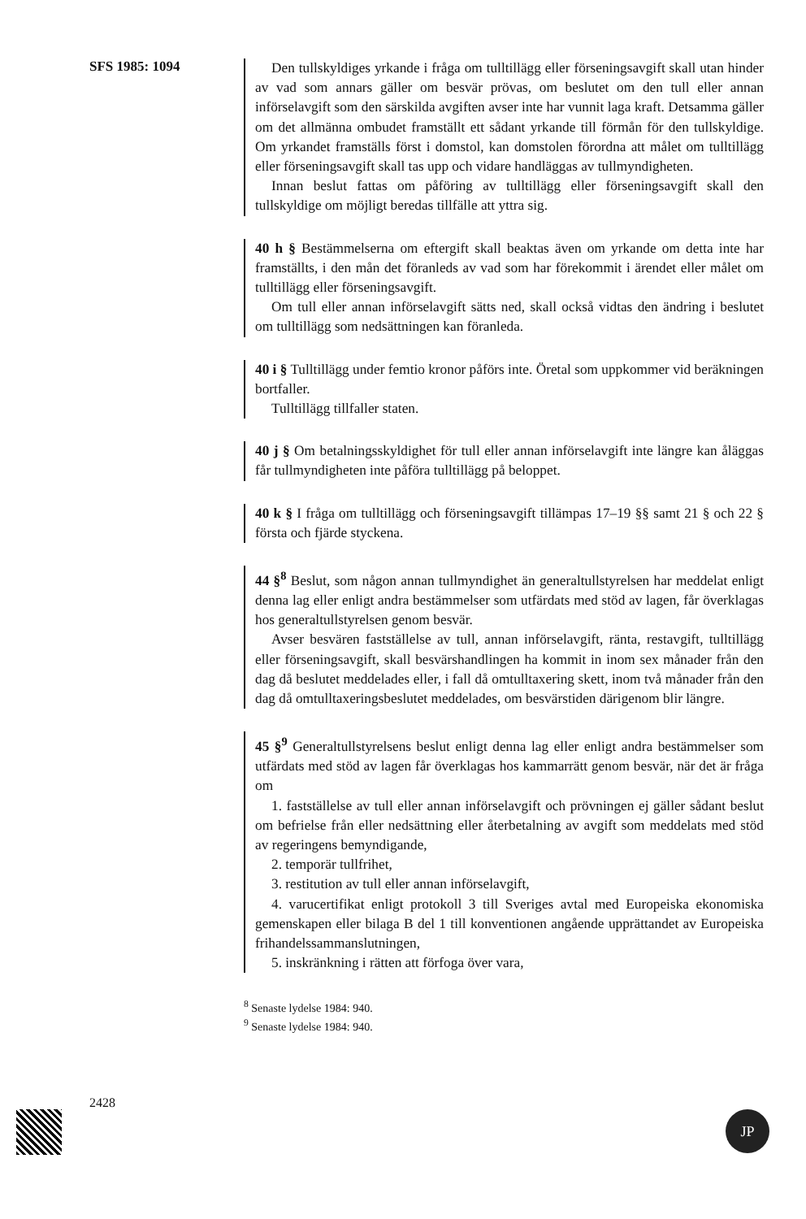SFS 1985: 1094
Den tullskyldiges yrkande i fråga om tulltillägg eller förseningsavgift skall utan hinder av vad som annars gäller om besvär prövas, om beslutet om den tull eller annan införselavgift som den särskilda avgiften avser inte har vunnit laga kraft. Detsamma gäller om det allmänna ombudet framställt ett sådant yrkande till förmån för den tullskyldige. Om yrkandet framställs först i domstol, kan domstolen förordna att målet om tulltillägg eller förseningsavgift skall tas upp och vidare handläggas av tullmyndigheten.
Innan beslut fattas om påföring av tulltillägg eller förseningsavgift skall den tullskyldige om möjligt beredas tillfälle att yttra sig.
40 h § Bestämmelserna om eftergift skall beaktas även om yrkande om detta inte har framställts, i den mån det föranleds av vad som har förekommit i ärendet eller målet om tulltillägg eller förseningsavgift.
Om tull eller annan införselavgift sätts ned, skall också vidtas den ändring i beslutet om tulltillägg som nedsättningen kan föranleda.
40 i § Tulltillägg under femtio kronor påförs inte. Öretal som uppkommer vid beräkningen bortfaller.
Tulltillägg tillfaller staten.
40 j § Om betalningsskyldighet för tull eller annan införselavgift inte längre kan åläggas får tullmyndigheten inte påföra tulltillägg på beloppet.
40 k § I fråga om tulltillägg och förseningsavgift tillämpas 17–19 §§ samt 21 § och 22 § första och fjärde styckena.
44 §<sup>8</sup> Beslut, som någon annan tullmyndighet än generaltullstyrelsen har meddelat enligt denna lag eller enligt andra bestämmelser som utfärdats med stöd av lagen, får överklagas hos generaltullstyrelsen genom besvär.
Avser besvären fastställelse av tull, annan införselavgift, ränta, restavgift, tulltillägg eller förseningsavgift, skall besvärshandlingen ha kommit in inom sex månader från den dag då beslutet meddelades eller, i fall då omtulltaxering skett, inom två månader från den dag då omtulltaxeringsbeslutet meddelades, om besvärstiden därigenom blir längre.
45 §<sup>9</sup> Generaltullstyrelsens beslut enligt denna lag eller enligt andra bestämmelser som utfärdats med stöd av lagen får överklagas hos kammarrätt genom besvär, när det är fråga om
1. fastställelse av tull eller annan införselavgift och prövningen ej gäller sådant beslut om befrielse från eller nedsättning eller återbetalning av avgift som meddelats med stöd av regeringens bemyndigande,
2. temporär tullfrihet,
3. restitution av tull eller annan införselavgift,
4. varucertifikat enligt protokoll 3 till Sveriges avtal med Europeiska ekonomiska gemenskapen eller bilaga B del 1 till konventionen angående upprättandet av Europeiska frihandelssammanslutningen,
5. inskränkning i rätten att förfoga över vara,
<sup>8</sup> Senaste lydelse 1984: 940.
<sup>9</sup> Senaste lydelse 1984: 940.
2428
JP